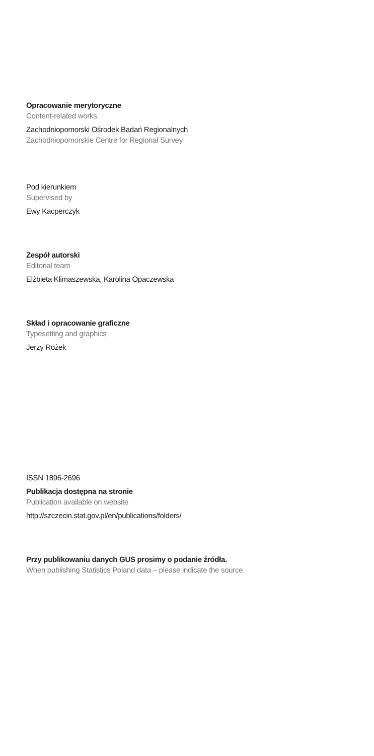Opracowanie merytoryczne
Content-related works
Zachodniopomorski Ośrodek Badań Regionalnych
Zachodniopomorskie Centre for Regional Survey
Pod kierunkiem
Supervised by
Ewy Kacperczyk
Zespół autorski
Editorial team
Elżbieta Klimaszewska, Karolina Opaczewska
Skład i opracowanie graficzne
Typesetting and graphics
Jerzy Rożek
ISSN 1896-2696
Publikacja dostępna na stronie
Publication available on website
http://szczecin.stat.gov.pl/en/publications/folders/
Przy publikowaniu danych GUS prosimy o podanie źródła.
When publishing Statistics Poland data – please indicate the source.